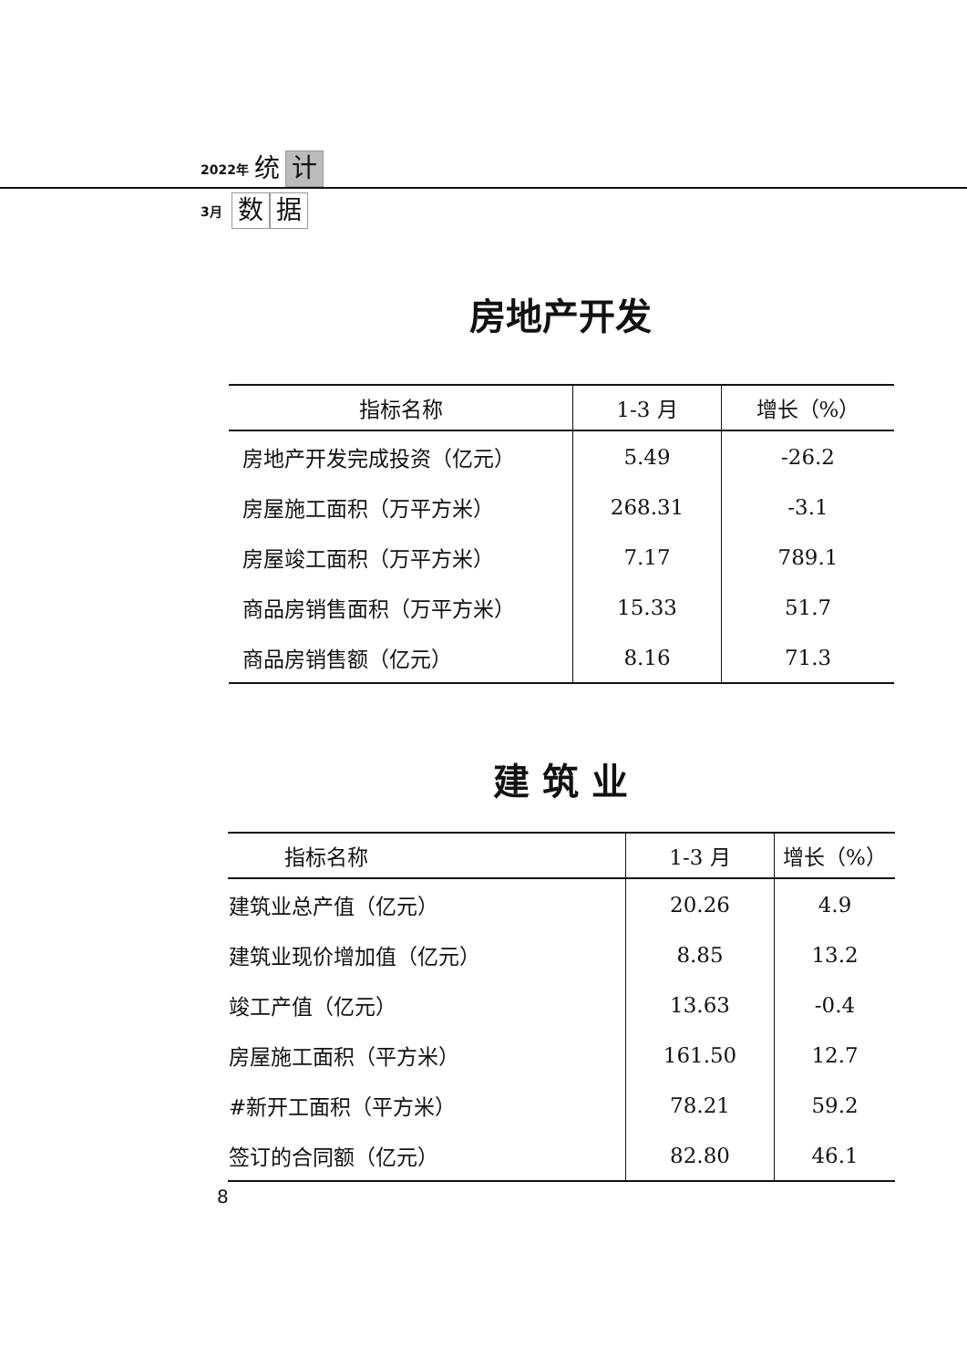2022年 统 计
3月 数 据
房地产开发
| 指标名称 | 1-3 月 | 增长（%） |
| --- | --- | --- |
| 房地产开发完成投资（亿元） | 5.49 | -26.2 |
| 房屋施工面积（万平方米） | 268.31 | -3.1 |
| 房屋竣工面积（万平方米） | 7.17 | 789.1 |
| 商品房销售面积（万平方米） | 15.33 | 51.7 |
| 商品房销售额（亿元） | 8.16 | 71.3 |
建 筑 业
| 指标名称 | 1-3 月 | 增长（%） |
| --- | --- | --- |
| 建筑业总产值（亿元） | 20.26 | 4.9 |
| 建筑业现价增加值（亿元） | 8.85 | 13.2 |
| 竣工产值（亿元） | 13.63 | -0.4 |
| 房屋施工面积（平方米） | 161.50 | 12.7 |
| #新开工面积（平方米） | 78.21 | 59.2 |
| 签订的合同额（亿元） | 82.80 | 46.1 |
8